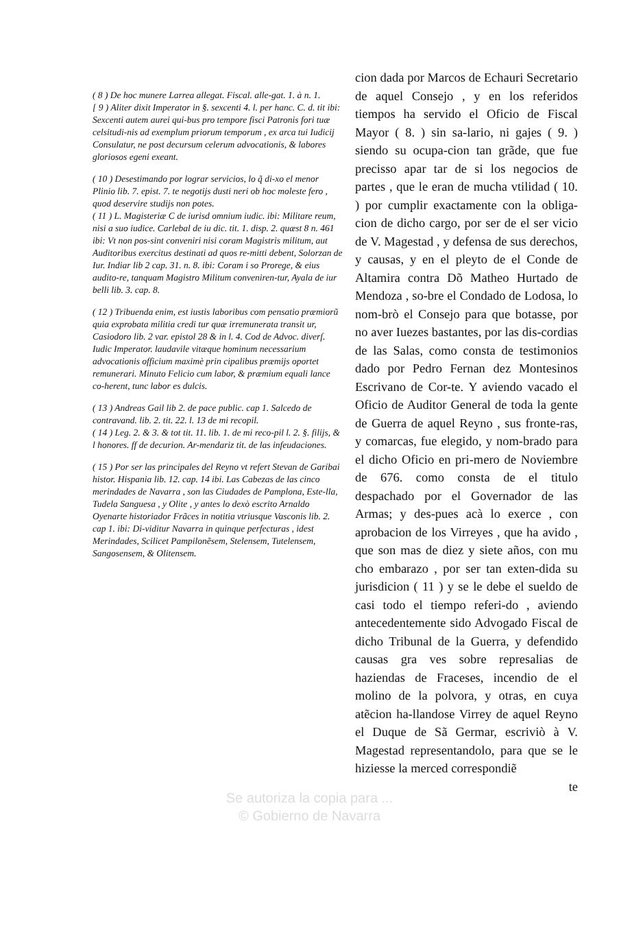( 8 ) De hoc munere Larrea allegat. Fiscal. alle-gat. 1. à n. 1.
[ 9 ) Aliter dixit Imperator in §. sexcenti 4. l. per hanc. C. d. tit ibi: Sexcenti autem aurei qui-bus pro tempore fisci Patronis fori tuæ celsitudi-nis ad exemplum priorum temporum , ex arca tui Iudicij Consulatur, ne post decursum celerum advocationis, & labores gloriosos egeni exeant.
( 10 ) Desestimando por lograr servicios, lo q̃ di-xo el menor Plinio lib. 7. epist. 7. te negotijs dusti neri ob hoc moleste fero , quod deservire studijs non potes.
( 11 ) L. Magisteriæ C de iurisd omnium iudic. ibi: Militare reum, nisi a suo iudice. Carlebal de iu dic. tit. 1. disp. 2. quæst 8 n. 461 ibi: Vt non pos-sint conveniri nisi coram Magistris militum, aut Auditoribus exercitus destinati ad quos re-mitti debent, Solorzan de Iur. Indiar lib 2 cap. 31. n. 8. ibi: Coram i so Prorege, & eius audito-re, tanquam Magistro Militum conveniren-tur, Ayala de iur belli lib. 3. cap. 8.
( 12 ) Tribuenda enim, est iustis laboribus com pensatio præmiorũ quia exprobata militia credi tur quæ irremunerata transit ur, Casiodoro lib. 2 var. epistol 28 & in l. 4. Cod de Advoc. diverſ. Iudic Imperator. laudavile vitæque hominum necessarium advocationis officium maximè prin cipalibus præmijs oportet remunerari. Minuto Felicio cum labor, & præmium equali lance co-herent, tunc labor es dulcis.
( 13 ) Andreas Gail lib 2. de pace public. cap 1. Salcedo de contravand. lib. 2. tit. 22. l. 13 de mi recopil.
( 14 ) Leg. 2. & 3. & tot tit. 11. lib. 1. de mi reco-pil l. 2. §. filijs, & l honores. ff de decurion. Ar-mendariz tit. de las infeudaciones.
( 15 ) Por ser las principales del Reyno vt refert Stevan de Garibai histor. Hispania lib. 12. cap. 14 ibi. Las Cabezas de las cinco merindades de Navarra , son las Ciudades de Pamplona, Este-lla, Tudela Sanguesa , y Olite , y antes lo dexò escrito Arnaldo Oyenarte historiador Frãces in notitia vtriusque Vasconis lib. 2. cap 1. ibi: Di-viditur Navarra in quinque perfecturas , idest Merindades, Scilicet Pampilonẽsem, Stelensem, Tutelensem, Sangosensem, & Olitensem.
cion dada por Marcos de Echauri Secretario de aquel Consejo , y en los referidos tiempos ha servido el Oficio de Fiscal Mayor ( 8. ) sin sa-lario, ni gajes ( 9. ) siendo su ocupa-cion tan grãde, que fue precisso apar tar de si los negocios de partes , que le eran de mucha vtilidad ( 10. ) por cumplir exactamente con la obliga-cion de dicho cargo, por ser de el ser vicio de V. Magestad , y defensa de sus derechos, y causas, y en el pleyto de el Conde de Altamira contra Dõ Matheo Hurtado de Mendoza , so-bre el Condado de Lodosa, lo nom-brò el Consejo para que botasse, por no aver Iuezes bastantes, por las dis-cordias de las Salas, como consta de testimonios dado por Pedro Fernan dez Montesinos Escrivano de Cor-te. Y aviendo vacado el Oficio de Auditor General de toda la gente de Guerra de aquel Reyno , sus fronte-ras, y comarcas, fue elegido, y nom-brado para el dicho Oficio en pri-mero de Noviembre de 676. como consta de el titulo despachado por el Governador de las Armas; y des-pues acà lo exerce , con aprobacion de los Virreyes , que ha avido , que son mas de diez y siete años, con mu cho embarazo , por ser tan exten-dida su jurisdicion ( 11 ) y se le debe el sueldo de casi todo el tiempo referi-do , aviendo antecedentemente sido Advogado Fiscal de dicho Tribunal de la Guerra, y defendido causas gra ves sobre represalias de haziendas de Fraceses, incendio de el molino de la polvora, y otras, en cuya atẽcion ha-llandose Virrey de aquel Reyno el Duque de Sã Germar, escriviò à V. Magestad representandolo, para que se le hiziesse la merced correspondiẽ
te
Se autoriza la copia para ...
© Gobierno de Navarra